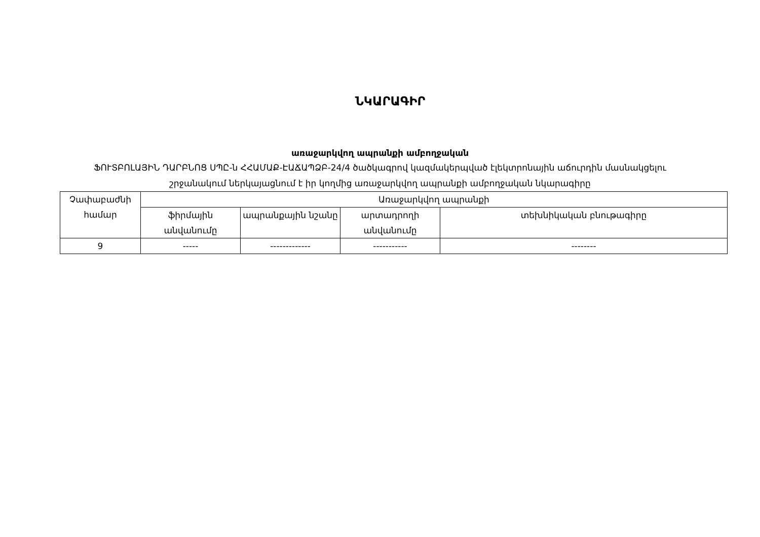ՆԿԱՐԱԳԻՐ
առաջարկվող ապրանքի ամբողջական
ՖՈՒՏԲՈԼԱՅԻՆ ԴԱՐԲՆՈՑ ՍՊԸ-ն ՀՀԱՄԱՔ-ԷԱՃԱՊՁԲ-24/4 ծածկագրով կազմակերպված էլեկտրոնային աճուրդին մասնակցելու
շրջանակում ներկայացնում է իր կողմից առաջարկվող ապրանքի ամբողջական նկարագիրը
| Չափաբաժնի համար | Առաջարկվող ապրանքի | | | |
| --- | --- | --- | --- | --- |
| | ֆիրմային անվանումը | ապրանքային նշանը | արտադրողի անվանումը | տեխնիկական բնութագիրը |
| 9 | ----- | ------------- | ----------- | -------- |